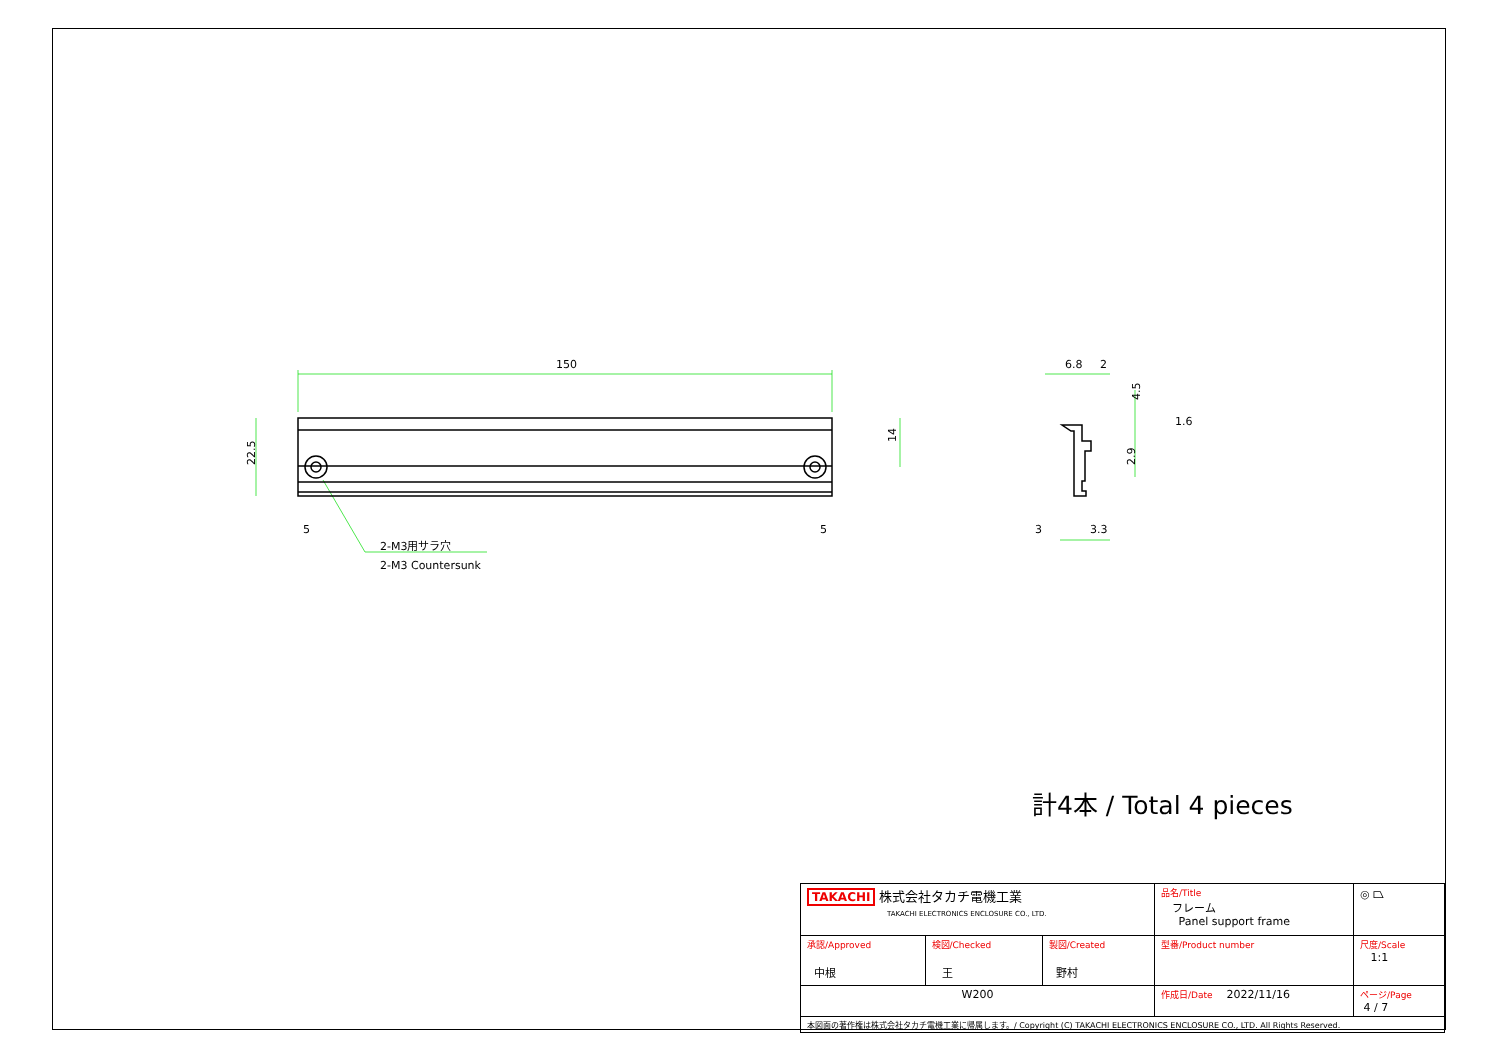150
22.5
14
5
5
2-M3用サラ穴
2-M3 Countersunk
6.8
2
1.6
4.5
2.9
3
3.3
計4本 / Total 4 pieces
| TAKACHI 株式会社タカチ電機工業 TAKACHI ELECTRONICS ENCLOSURE CO., LTD. | | | 品名/Title フレーム Panel support frame | ◎ ⏢ |
| 承認/Approved 中根 | 検図/Checked 王 | 製図/Created 野村 | 型番/Product number | 尺度/Scale 1:1 |
| W200 | | | 作成日/Date 2022/11/16 | ページ/Page 4 / 7 |
| 本図面の著作権は株式会社タカチ電機工業に帰属します。/ Copyright (C) TAKACHI ELECTRONICS ENCLOSURE CO., LTD. All Rights Reserved. | | | | |